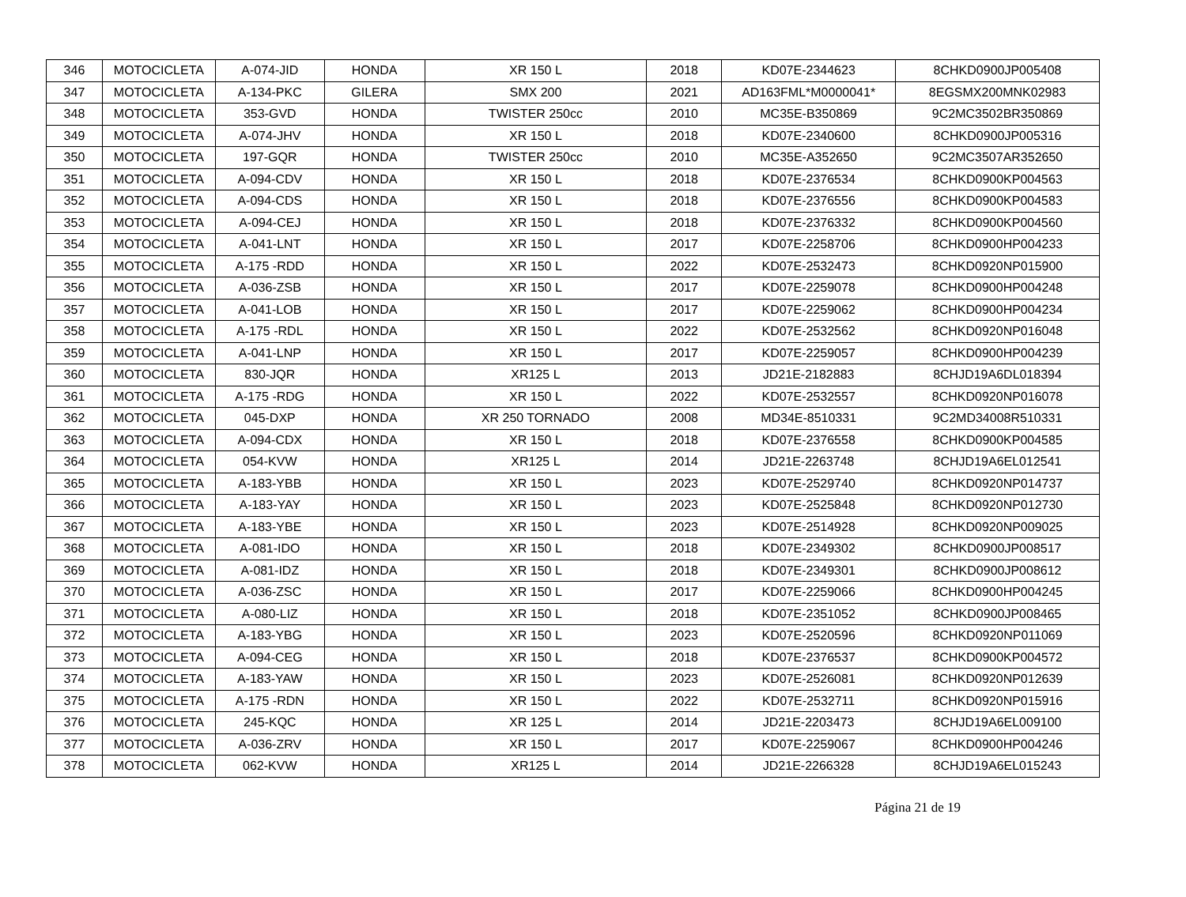| 346 | MOTOCICLETA | A-074-JID | HONDA | XR 150 L | 2018 | KD07E-2344623 | 8CHKD0900JP005408 |
| 347 | MOTOCICLETA | A-134-PKC | GILERA | SMX 200 | 2021 | AD163FML*M0000041* | 8EGSMX200MNK02983 |
| 348 | MOTOCICLETA | 353-GVD | HONDA | TWISTER 250cc | 2010 | MC35E-B350869 | 9C2MC3502BR350869 |
| 349 | MOTOCICLETA | A-074-JHV | HONDA | XR 150 L | 2018 | KD07E-2340600 | 8CHKD0900JP005316 |
| 350 | MOTOCICLETA | 197-GQR | HONDA | TWISTER 250cc | 2010 | MC35E-A352650 | 9C2MC3507AR352650 |
| 351 | MOTOCICLETA | A-094-CDV | HONDA | XR 150 L | 2018 | KD07E-2376534 | 8CHKD0900KP004563 |
| 352 | MOTOCICLETA | A-094-CDS | HONDA | XR 150 L | 2018 | KD07E-2376556 | 8CHKD0900KP004583 |
| 353 | MOTOCICLETA | A-094-CEJ | HONDA | XR 150 L | 2018 | KD07E-2376332 | 8CHKD0900KP004560 |
| 354 | MOTOCICLETA | A-041-LNT | HONDA | XR 150 L | 2017 | KD07E-2258706 | 8CHKD0900HP004233 |
| 355 | MOTOCICLETA | A-175 -RDD | HONDA | XR 150 L | 2022 | KD07E-2532473 | 8CHKD0920NP015900 |
| 356 | MOTOCICLETA | A-036-ZSB | HONDA | XR 150 L | 2017 | KD07E-2259078 | 8CHKD0900HP004248 |
| 357 | MOTOCICLETA | A-041-LOB | HONDA | XR 150 L | 2017 | KD07E-2259062 | 8CHKD0900HP004234 |
| 358 | MOTOCICLETA | A-175 -RDL | HONDA | XR 150 L | 2022 | KD07E-2532562 | 8CHKD0920NP016048 |
| 359 | MOTOCICLETA | A-041-LNP | HONDA | XR 150 L | 2017 | KD07E-2259057 | 8CHKD0900HP004239 |
| 360 | MOTOCICLETA | 830-JQR | HONDA | XR125 L | 2013 | JD21E-2182883 | 8CHJD19A6DL018394 |
| 361 | MOTOCICLETA | A-175 -RDG | HONDA | XR 150 L | 2022 | KD07E-2532557 | 8CHKD0920NP016078 |
| 362 | MOTOCICLETA | 045-DXP | HONDA | XR 250 TORNADO | 2008 | MD34E-8510331 | 9C2MD34008R510331 |
| 363 | MOTOCICLETA | A-094-CDX | HONDA | XR 150 L | 2018 | KD07E-2376558 | 8CHKD0900KP004585 |
| 364 | MOTOCICLETA | 054-KVW | HONDA | XR125 L | 2014 | JD21E-2263748 | 8CHJD19A6EL012541 |
| 365 | MOTOCICLETA | A-183-YBB | HONDA | XR 150 L | 2023 | KD07E-2529740 | 8CHKD0920NP014737 |
| 366 | MOTOCICLETA | A-183-YAY | HONDA | XR 150 L | 2023 | KD07E-2525848 | 8CHKD0920NP012730 |
| 367 | MOTOCICLETA | A-183-YBE | HONDA | XR 150 L | 2023 | KD07E-2514928 | 8CHKD0920NP009025 |
| 368 | MOTOCICLETA | A-081-IDO | HONDA | XR 150 L | 2018 | KD07E-2349302 | 8CHKD0900JP008517 |
| 369 | MOTOCICLETA | A-081-IDZ | HONDA | XR 150 L | 2018 | KD07E-2349301 | 8CHKD0900JP008612 |
| 370 | MOTOCICLETA | A-036-ZSC | HONDA | XR 150 L | 2017 | KD07E-2259066 | 8CHKD0900HP004245 |
| 371 | MOTOCICLETA | A-080-LIZ | HONDA | XR 150 L | 2018 | KD07E-2351052 | 8CHKD0900JP008465 |
| 372 | MOTOCICLETA | A-183-YBG | HONDA | XR 150 L | 2023 | KD07E-2520596 | 8CHKD0920NP011069 |
| 373 | MOTOCICLETA | A-094-CEG | HONDA | XR 150 L | 2018 | KD07E-2376537 | 8CHKD0900KP004572 |
| 374 | MOTOCICLETA | A-183-YAW | HONDA | XR 150 L | 2023 | KD07E-2526081 | 8CHKD0920NP012639 |
| 375 | MOTOCICLETA | A-175 -RDN | HONDA | XR 150 L | 2022 | KD07E-2532711 | 8CHKD0920NP015916 |
| 376 | MOTOCICLETA | 245-KQC | HONDA | XR 125 L | 2014 | JD21E-2203473 | 8CHJD19A6EL009100 |
| 377 | MOTOCICLETA | A-036-ZRV | HONDA | XR 150 L | 2017 | KD07E-2259067 | 8CHKD0900HP004246 |
| 378 | MOTOCICLETA | 062-KVW | HONDA | XR125 L | 2014 | JD21E-2266328 | 8CHJD19A6EL015243 |
Página 21 de 19